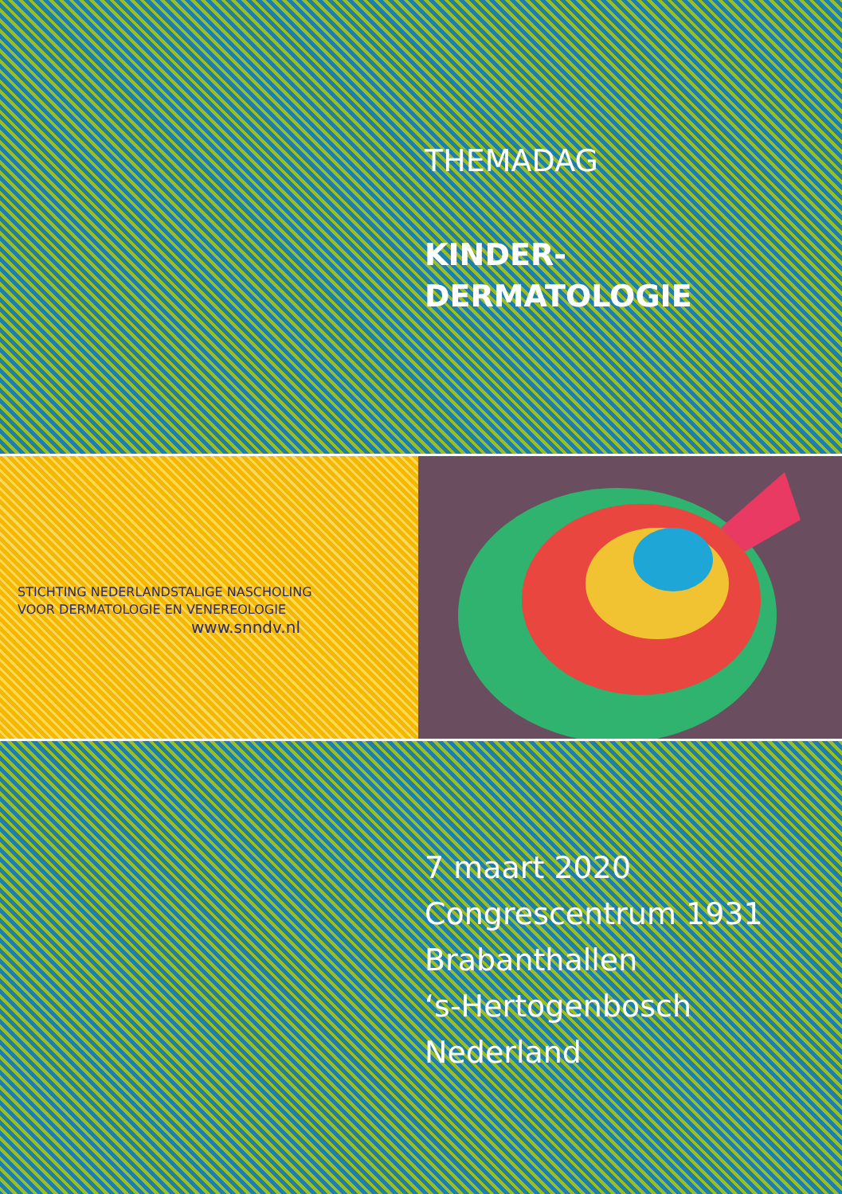THEMADAG
KINDER-
DERMATOLOGIE
STICHTING NEDERLANDSTALIGE NASCHOLING
VOOR DERMATOLOGIE EN VENEREOLOGIE
www.snndv.nl
7 maart 2020
Congrescentrum 1931
Brabanthallen
‘s-Hertogenbosch
Nederland